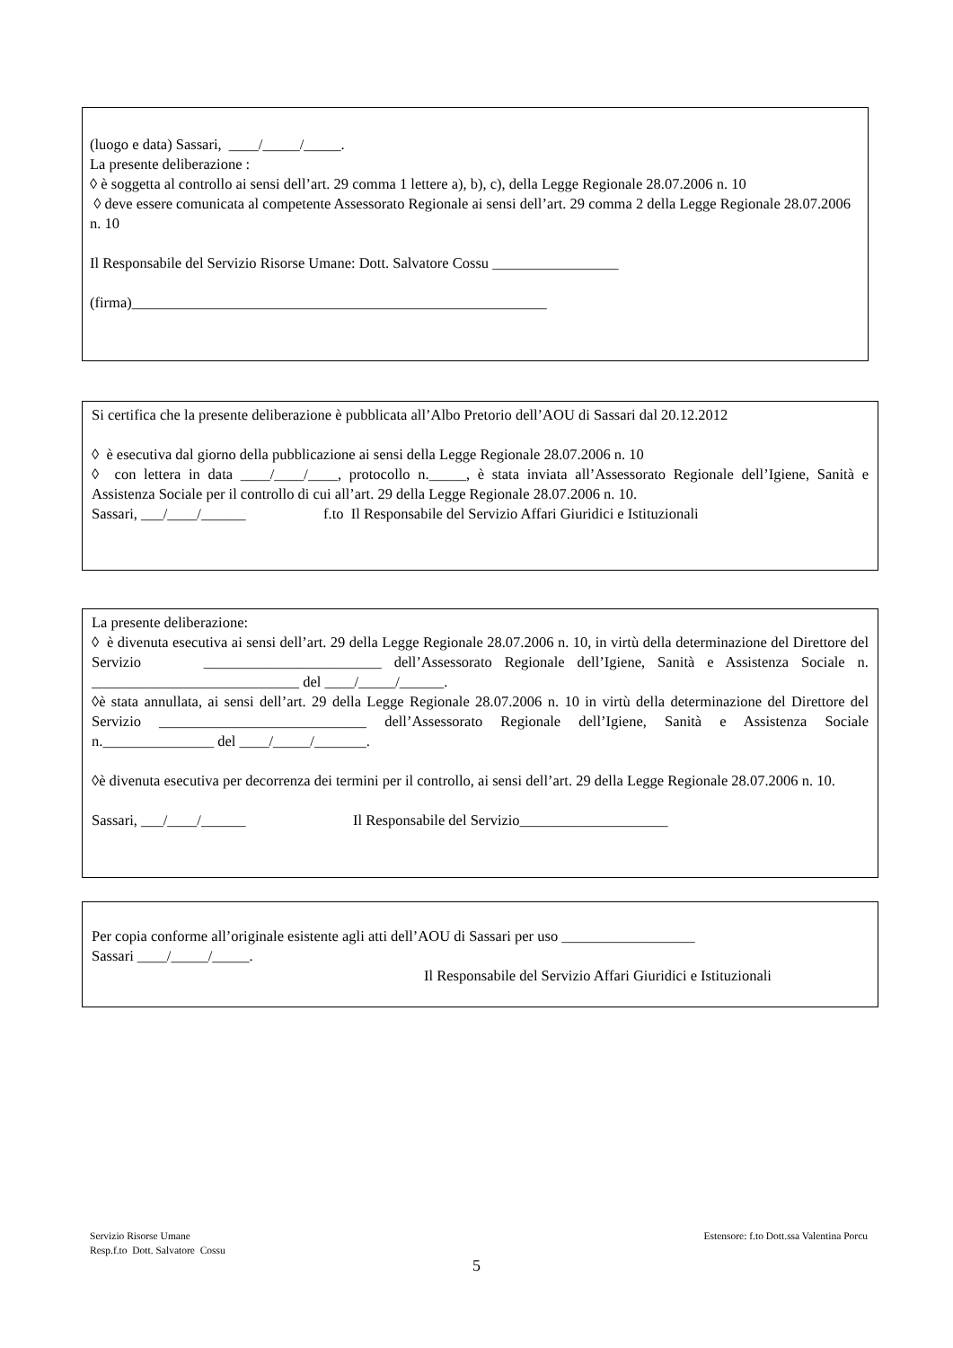(luogo e data) Sassari, ____/_____/_____.
La presente deliberazione :
◊ è soggetta al controllo ai sensi dell’art. 29 comma 1 lettere a), b), c), della Legge Regionale 28.07.2006 n. 10
◊ deve essere comunicata al competente Assessorato Regionale ai sensi dell’art. 29 comma 2 della Legge Regionale 28.07.2006 n. 10
Il Responsabile del Servizio Risorse Umane: Dott. Salvatore Cossu _________________
(firma)________________________________________________________
Si certifica che la presente deliberazione è pubblicata all’Albo Pretorio dell’AOU di Sassari dal 20.12.2012
◊ è esecutiva dal giorno della pubblicazione ai sensi della Legge Regionale 28.07.2006 n. 10
◊ con lettera in data ____/____/____, protocollo n._____, è stata inviata all’Assessorato Regionale dell’Igiene, Sanità e Assistenza Sociale per il controllo di cui all’art. 29 della Legge Regionale 28.07.2006 n. 10.
Sassari, ___/____/______ f.to Il Responsabile del Servizio Affari Giuridici e Istituzionali
La presente deliberazione:
◊ è divenuta esecutiva ai sensi dell’art. 29 della Legge Regionale 28.07.2006 n. 10, in virtù della determinazione del Direttore del Servizio ________________________ dell’Assessorato Regionale dell’Igiene, Sanità e Assistenza Sociale n. ____________________________ del ____/_____/______.
◊è stata annullata, ai sensi dell’art. 29 della Legge Regionale 28.07.2006 n. 10 in virtù della determinazione del Direttore del Servizio ____________________________ dell’Assessorato Regionale dell’Igiene, Sanità e Assistenza Sociale n._______________ del ____/_____/_______.
◊è divenuta esecutiva per decorrenza dei termini per il controllo, ai sensi dell’art. 29 della Legge Regionale 28.07.2006 n. 10.
Sassari, ___/____/______ Il Responsabile del Servizio____________________
Per copia conforme all’originale esistente agli atti dell’AOU di Sassari per uso __________________
Sassari ____/_____/_____.
Il Responsabile del Servizio Affari Giuridici e Istituzionali
Servizio Risorse Umane
Resp.f.to Dott. Salvatore Cossu
Estensore: f.to Dott.ssa Valentina Porcu
5